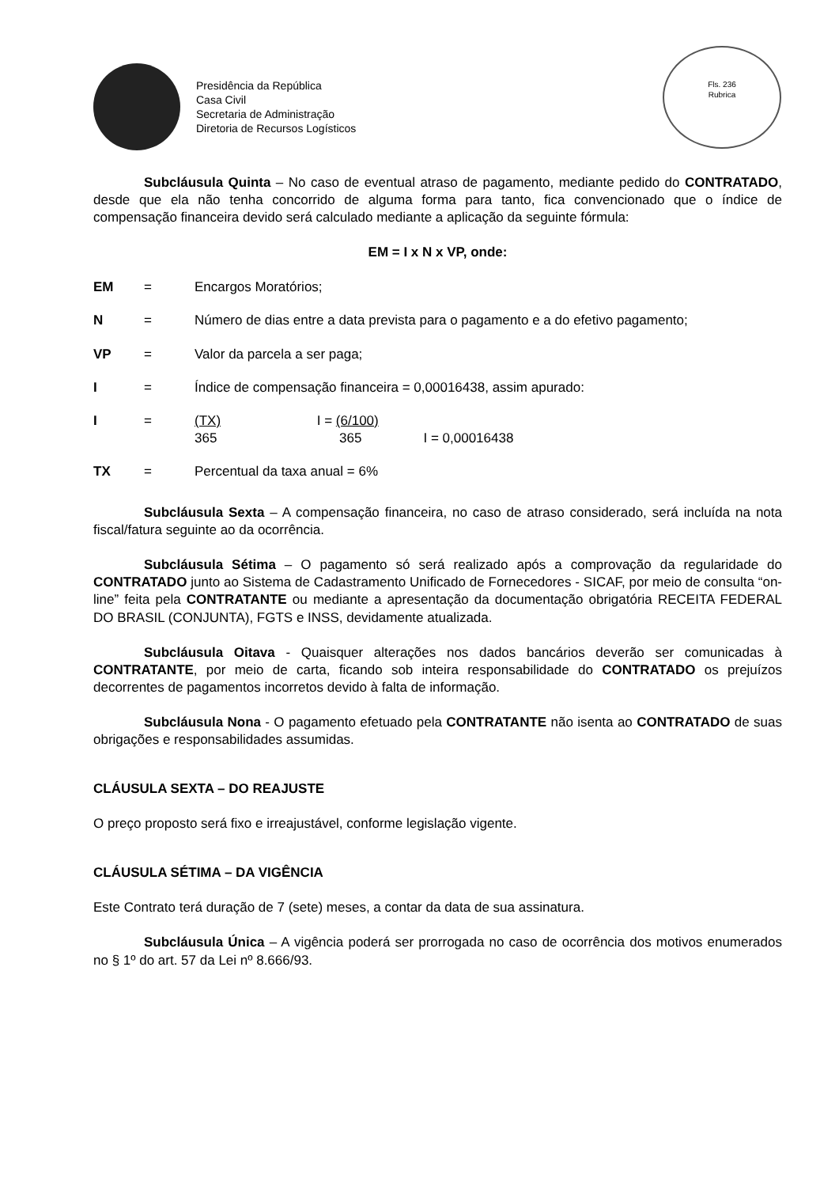Presidência da República
Casa Civil
Secretaria de Administração
Diretoria de Recursos Logísticos
Fls. 236
Rubrica
Subcláusula Quinta – No caso de eventual atraso de pagamento, mediante pedido do CONTRATADO, desde que ela não tenha concorrido de alguma forma para tanto, fica convencionado que o índice de compensação financeira devido será calculado mediante a aplicação da seguinte fórmula:
EM = I x N x VP, onde:
| EM | = | Encargos Moratórios; |
| N | = | Número de dias entre a data prevista para o pagamento e a do efetivo pagamento; |
| VP | = | Valor da parcela a ser paga; |
| I | = | Índice de compensação financeira = 0,00016438, assim apurado: |
| I | = | (TX) 365 I = (6/100) 365 I = 0,00016438 |
| TX | = | Percentual da taxa anual = 6% |
Subcláusula Sexta – A compensação financeira, no caso de atraso considerado, será incluída na nota fiscal/fatura seguinte ao da ocorrência.
Subcláusula Sétima – O pagamento só será realizado após a comprovação da regularidade do CONTRATADO junto ao Sistema de Cadastramento Unificado de Fornecedores - SICAF, por meio de consulta “on-line” feita pela CONTRATANTE ou mediante a apresentação da documentação obrigatória RECEITA FEDERAL DO BRASIL (CONJUNTA), FGTS e INSS, devidamente atualizada.
Subcláusula Oitava - Quaisquer alterações nos dados bancários deverão ser comunicadas à CONTRATANTE, por meio de carta, ficando sob inteira responsabilidade do CONTRATADO os prejuízos decorrentes de pagamentos incorretos devido à falta de informação.
Subcláusula Nona - O pagamento efetuado pela CONTRATANTE não isenta ao CONTRATADO de suas obrigações e responsabilidades assumidas.
CLÁUSULA SEXTA – DO REAJUSTE
O preço proposto será fixo e irreajustável, conforme legislação vigente.
CLÁUSULA SÉTIMA – DA VIGÊNCIA
Este Contrato terá duração de 7 (sete) meses, a contar da data de sua assinatura.
Subcláusula Única – A vigência poderá ser prorrogada no caso de ocorrência dos motivos enumerados no § 1º do art. 57 da Lei nº 8.666/93.